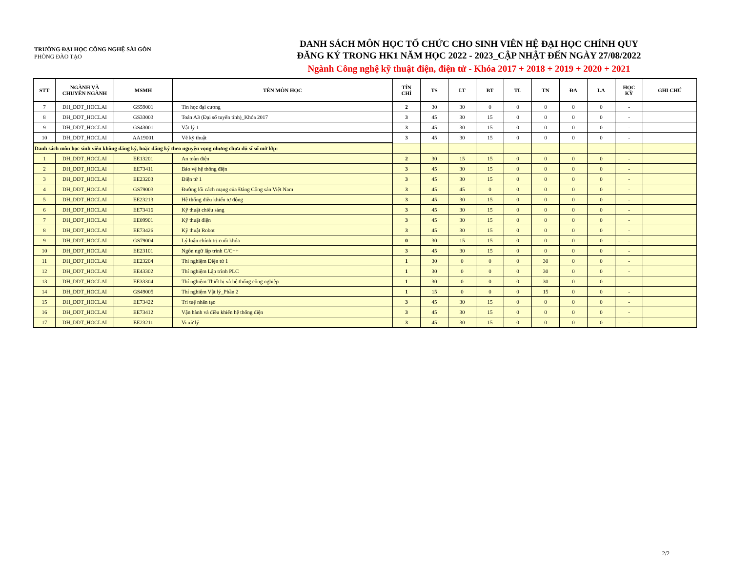TRƯỜNG ĐẠI HỌC CÔNG NGHỆ SÀI GÒN
PHÒNG ĐÀO TẠO
DANH SÁCH MÔN HỌC TỔ CHỨC CHO SINH VIÊN HỆ ĐẠI HỌC CHÍNH QUY
ĐĂNG KÝ TRONG HK1 NĂM HỌC 2022 - 2023_CẬP NHẬT ĐẾN NGÀY 27/08/2022
Ngành Công nghệ kỹ thuật điện, điện tử - Khóa 2017 + 2018 + 2019 + 2020 + 2021
| STT | NGÀNH VÀ CHUYÊN NGÀNH | MSMH | TÊN MÔN HỌC | TÍN CHỈ | TS | LT | BT | TL | TN | ĐA | LA | HỌC KỲ | GHI CHÚ |
| --- | --- | --- | --- | --- | --- | --- | --- | --- | --- | --- | --- | --- | --- |
| 7 | DH_DDT_HOCLAI | GS59001 | Tin học đại cương | 2 | 30 | 30 | 0 | 0 | 0 | 0 | 0 | - | |
| 8 | DH_DDT_HOCLAI | GS33003 | Toán A3 (Đại số tuyến tính)_Khóa 2017 | 3 | 45 | 30 | 15 | 0 | 0 | 0 | 0 | - | |
| 9 | DH_DDT_HOCLAI | GS43001 | Vật lý 1 | 3 | 45 | 30 | 15 | 0 | 0 | 0 | 0 | - | |
| 10 | DH_DDT_HOCLAI | AA19001 | Vẽ kỹ thuật | 3 | 45 | 30 | 15 | 0 | 0 | 0 | 0 | - | |
| Danh sách môn học sinh viên không đăng ký, hoặc đăng ký theo nguyện vọng nhưng chưa đủ sĩ số mở lớp: | | | | | | | | | | | | | |
| 1 | DH_DDT_HOCLAI | EE13201 | An toàn điện | 2 | 30 | 15 | 15 | 0 | 0 | 0 | 0 | - | |
| 2 | DH_DDT_HOCLAI | EE73411 | Bảo vệ hệ thống điện | 3 | 45 | 30 | 15 | 0 | 0 | 0 | 0 | - | |
| 3 | DH_DDT_HOCLAI | EE23203 | Điện tử 1 | 3 | 45 | 30 | 15 | 0 | 0 | 0 | 0 | - | |
| 4 | DH_DDT_HOCLAI | GS79003 | Đường lối cách mạng của Đảng Cộng sản Việt Nam | 3 | 45 | 45 | 0 | 0 | 0 | 0 | 0 | - | |
| 5 | DH_DDT_HOCLAI | EE23213 | Hệ thống điều khiển tự động | 3 | 45 | 30 | 15 | 0 | 0 | 0 | 0 | - | |
| 6 | DH_DDT_HOCLAI | EE73416 | Kỹ thuật chiếu sáng | 3 | 45 | 30 | 15 | 0 | 0 | 0 | 0 | - | |
| 7 | DH_DDT_HOCLAI | EE09901 | Kỹ thuật điện | 3 | 45 | 30 | 15 | 0 | 0 | 0 | 0 | - | |
| 8 | DH_DDT_HOCLAI | EE73426 | Kỹ thuật Robot | 3 | 45 | 30 | 15 | 0 | 0 | 0 | 0 | - | |
| 9 | DH_DDT_HOCLAI | GS79004 | Lý luận chính trị cuối khóa | 0 | 30 | 15 | 15 | 0 | 0 | 0 | 0 | - | |
| 10 | DH_DDT_HOCLAI | EE23101 | Ngôn ngữ lập trình C/C++ | 3 | 45 | 30 | 15 | 0 | 0 | 0 | 0 | - | |
| 11 | DH_DDT_HOCLAI | EE23204 | Thí nghiệm Điện tử 1 | 1 | 30 | 0 | 0 | 0 | 30 | 0 | 0 | - | |
| 12 | DH_DDT_HOCLAI | EE43302 | Thí nghiệm Lập trình PLC | 1 | 30 | 0 | 0 | 0 | 30 | 0 | 0 | - | |
| 13 | DH_DDT_HOCLAI | EE33304 | Thí nghiệm Thiết bị và hệ thống công nghiệp | 1 | 30 | 0 | 0 | 0 | 30 | 0 | 0 | - | |
| 14 | DH_DDT_HOCLAI | GS49005 | Thí nghiệm Vật lý_Phần 2 | 1 | 15 | 0 | 0 | 0 | 15 | 0 | 0 | - | |
| 15 | DH_DDT_HOCLAI | EE73422 | Trí tuệ nhân tạo | 3 | 45 | 30 | 15 | 0 | 0 | 0 | 0 | - | |
| 16 | DH_DDT_HOCLAI | EE73412 | Vận hành và điều khiển hệ thống điện | 3 | 45 | 30 | 15 | 0 | 0 | 0 | 0 | - | |
| 17 | DH_DDT_HOCLAI | EE23211 | Vi xử lý | 3 | 45 | 30 | 15 | 0 | 0 | 0 | 0 | - | |
2/2